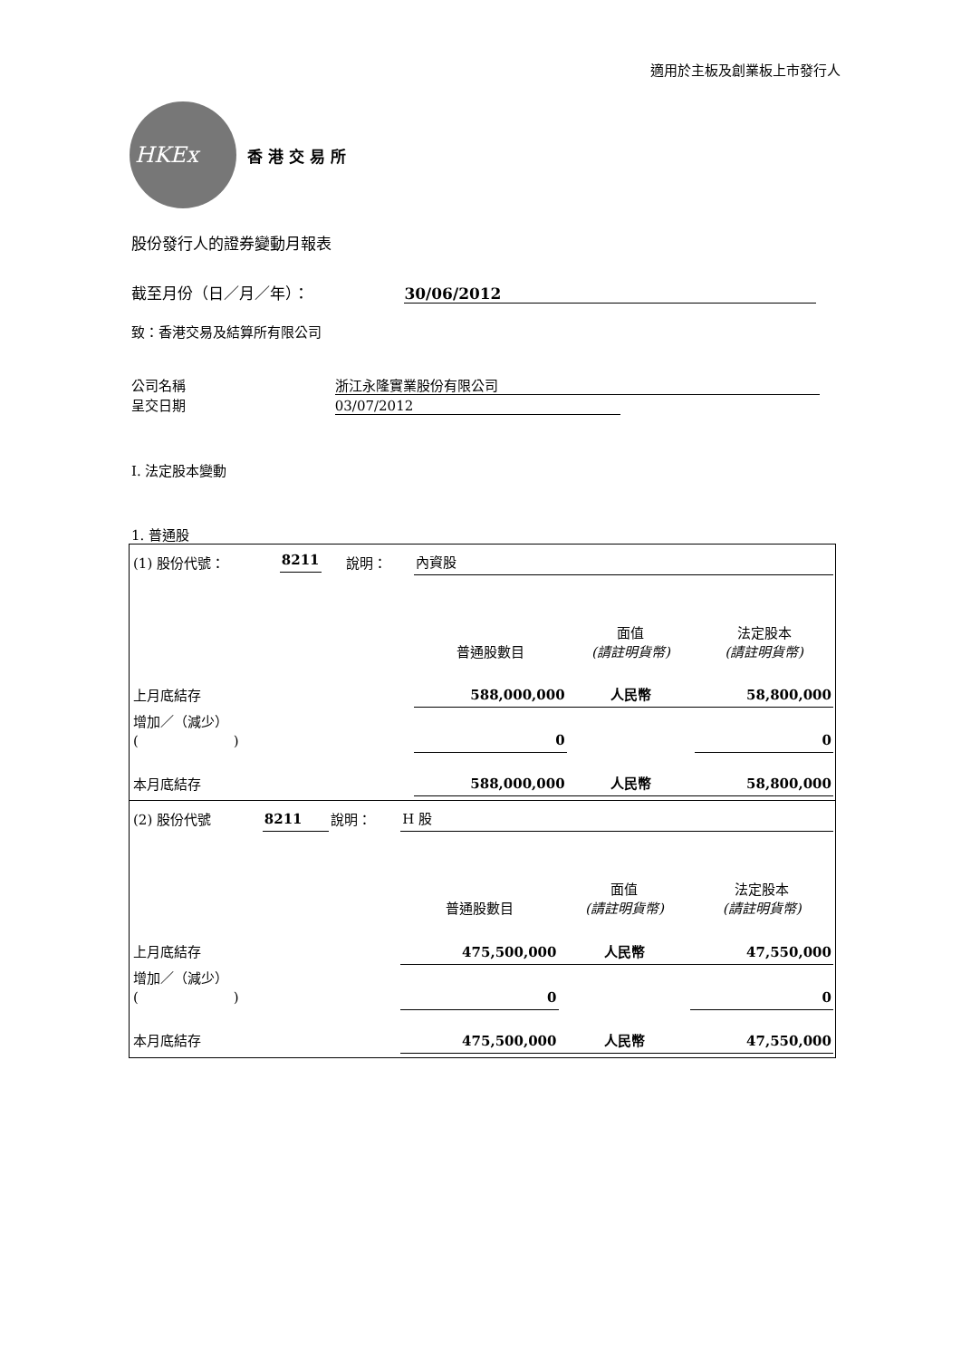適用於主板及創業板上市發行人
HKEx
香 港 交 易 所
股份發行人的證券變動月報表
截至月份（日／月／年）： 30/06/2012
致：香港交易及結算所有限公司
公司名稱 浙江永隆實業股份有限公司
呈交日期 03/07/2012
I. 法定股本變動
1. 普通股
| / (1) 股份代號： / 8211 / 說明： / 內資股 / / / / / / / 普通股數目 / 面值 (請註明貨幣) / 法定股本 (請註明貨幣) / / 上月底結存 / / / 588,000,000 / 人民幣 / 58,800,000 / / 增加／（減少） ( ) / / / 0 / / 0 / / 本月底結存 / / / 588,000,000 / 人民幣 / 58,800,000 / |
| / (2) 股份代號 / 8211 / 說明： / H 股 / / / / / / / 普通股數目 / 面值 (請註明貨幣) / 法定股本 (請註明貨幣) / / 上月底結存 / / / 475,500,000 / 人民幣 / 47,550,000 / / 增加／（減少） ( ) / / / 0 / / 0 / / 本月底結存 / / / 475,500,000 / 人民幣 / 47,550,000 / |